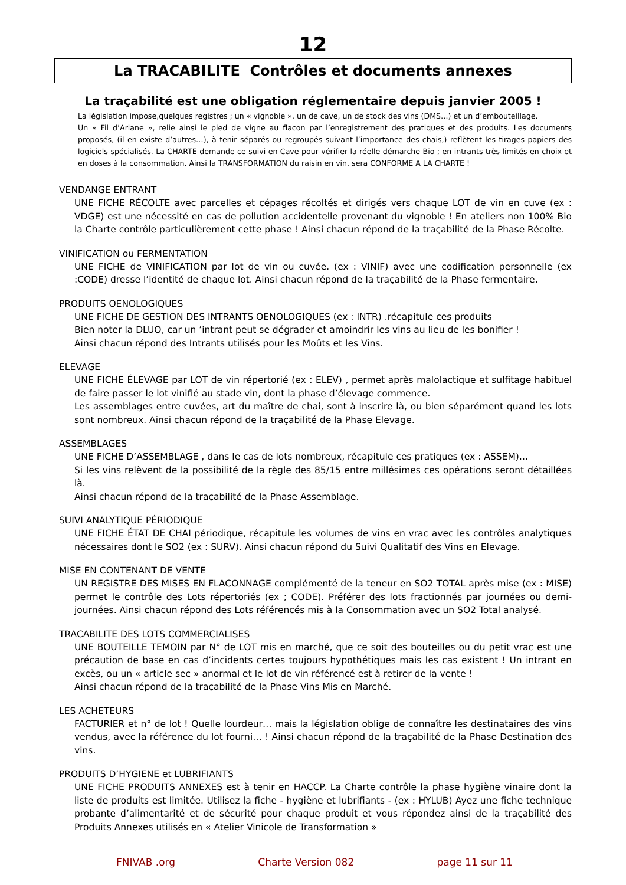12
La TRACABILITE Contrôles et documents annexes
La traçabilité est une obligation réglementaire depuis janvier 2005 !
La législation impose,quelques registres ; un « vignoble », un de cave, un de stock des vins (DMS…) et un d’embouteillage.
Un « Fil d’Ariane », relie ainsi le pied de vigne au flacon par l’enregistrement des pratiques et des produits. Les documents proposés, (il en existe d’autres…), à tenir séparés ou regroupés suivant l’importance des chais,) reflètent les tirages papiers des logiciels spécialisés. La CHARTE demande ce suivi en Cave pour vérifier la réelle démarche Bio ; en intrants très limités en choix et en doses à la consommation. Ainsi la TRANSFORMATION du raisin en vin, sera CONFORME A LA CHARTE !
VENDANGE ENTRANT
UNE FICHE RÉCOLTE avec parcelles et cépages récoltés et dirigés vers chaque LOT de vin en cuve (ex : VDGE) est une nécessité en cas de pollution accidentelle provenant du vignoble ! En ateliers non 100% Bio la Charte contrôle particulièrement cette phase ! Ainsi chacun répond de la traçabilité de la Phase Récolte.
VINIFICATION ou FERMENTATION
UNE FICHE de VINIFICATION par lot de vin ou cuvée. (ex : VINIF) avec une codification personnelle (ex :CODE) dresse l’identité de chaque lot. Ainsi chacun répond de la traçabilité de la Phase fermentaire.
PRODUITS OENOLOGIQUES
UNE FICHE DE GESTION DES INTRANTS OENOLOGIQUES (ex : INTR) .récapitule ces produits
Bien noter la DLUO, car un ’intrant peut se dégrader et amoindrir les vins au lieu de les bonifier !
Ainsi chacun répond des Intrants utilisés pour les Moûts et les Vins.
ELEVAGE
UNE FICHE ÉLEVAGE par LOT de vin répertorié (ex : ELEV) , permet après malolactique et sulfitage habituel de faire passer le lot vinifié au stade vin, dont la phase d’élevage commence.
Les assemblages entre cuvées, art du maître de chai, sont à inscrire là, ou bien séparément quand les lots sont nombreux. Ainsi chacun répond de la traçabilité de la Phase Elevage.
ASSEMBLAGES
UNE FICHE D’ASSEMBLAGE , dans le cas de lots nombreux, récapitule ces pratiques (ex : ASSEM)…
Si les vins relèvent de la possibilité de la règle des 85/15 entre millésimes ces opérations seront détaillées là.
Ainsi chacun répond de la traçabilité de la Phase Assemblage.
SUIVI ANALYTIQUE PÉRIODIQUE
UNE FICHE ÉTAT DE CHAI périodique, récapitule les volumes de vins en vrac avec les contrôles analytiques nécessaires dont le SO2 (ex : SURV). Ainsi chacun répond du Suivi Qualitatif des Vins en Elevage.
MISE EN CONTENANT DE VENTE
UN REGISTRE DES MISES EN FLACONNAGE complémenté de la teneur en SO2 TOTAL après mise (ex : MISE) permet le contrôle des Lots répertoriés (ex ; CODE). Préférer des lots fractionnés par journées ou demi-journées. Ainsi chacun répond des Lots référencés mis à la Consommation avec un SO2 Total analysé.
TRACABILITE DES LOTS COMMERCIALISES
UNE BOUTEILLE TEMOIN par N° de LOT mis en marché, que ce soit des bouteilles ou du petit vrac est une précaution de base en cas d’incidents certes toujours hypothétiques mais les cas existent ! Un intrant en excès, ou un « article sec » anormal et le lot de vin référencé est à retirer de la vente !
Ainsi chacun répond de la traçabilité de la Phase Vins Mis en Marché.
LES ACHETEURS
FACTURIER et n° de lot ! Quelle lourdeur… mais la législation oblige de connaître les destinataires des vins vendus, avec la référence du lot fourni… ! Ainsi chacun répond de la traçabilité de la Phase Destination des vins.
PRODUITS D’HYGIENE et LUBRIFIANTS
UNE FICHE PRODUITS ANNEXES est à tenir en HACCP. La Charte contrôle la phase hygiène vinaire dont la liste de produits est limitée. Utilisez la fiche - hygiène et lubrifiants - (ex : HYLUB) Ayez une fiche technique probante d’alimentarité et de sécurité pour chaque produit et vous répondez ainsi de la traçabilité des Produits Annexes utilisés en « Atelier Vinicole de Transformation »
FNIVAB .org Charte Version 082 page 11 sur 11